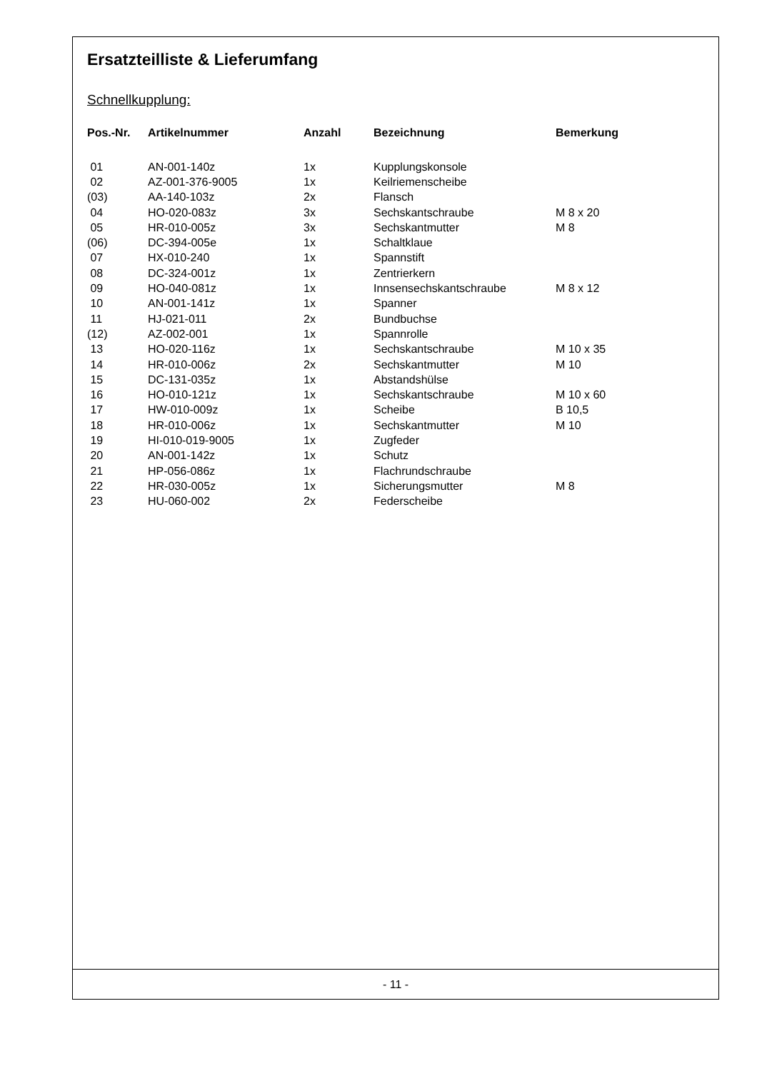Ersatzteilliste & Lieferumfang
Schnellkupplung:
| Pos.-Nr. | Artikelnummer | Anzahl | Bezeichnung | Bemerkung |
| --- | --- | --- | --- | --- |
| 01 | AN-001-140z | 1x | Kupplungskonsole | |
| 02 | AZ-001-376-9005 | 1x | Keilriemenscheibe | |
| (03) | AA-140-103z | 2x | Flansch | |
| 04 | HO-020-083z | 3x | Sechskantschraube | M 8 x 20 |
| 05 | HR-010-005z | 3x | Sechskantmutter | M 8 |
| (06) | DC-394-005e | 1x | Schaltklaue | |
| 07 | HX-010-240 | 1x | Spannstift | |
| 08 | DC-324-001z | 1x | Zentrierkern | |
| 09 | HO-040-081z | 1x | Innsensechskantschraube | M 8 x 12 |
| 10 | AN-001-141z | 1x | Spanner | |
| 11 | HJ-021-011 | 2x | Bundbuchse | |
| (12) | AZ-002-001 | 1x | Spannrolle | |
| 13 | HO-020-116z | 1x | Sechskantschraube | M 10 x 35 |
| 14 | HR-010-006z | 2x | Sechskantmutter | M 10 |
| 15 | DC-131-035z | 1x | Abstandshülse | |
| 16 | HO-010-121z | 1x | Sechskantschraube | M 10 x 60 |
| 17 | HW-010-009z | 1x | Scheibe | B 10,5 |
| 18 | HR-010-006z | 1x | Sechskantmutter | M 10 |
| 19 | HI-010-019-9005 | 1x | Zugfeder | |
| 20 | AN-001-142z | 1x | Schutz | |
| 21 | HP-056-086z | 1x | Flachrundschraube | |
| 22 | HR-030-005z | 1x | Sicherungsmutter | M 8 |
| 23 | HU-060-002 | 2x | Federscheibe | |
- 11 -